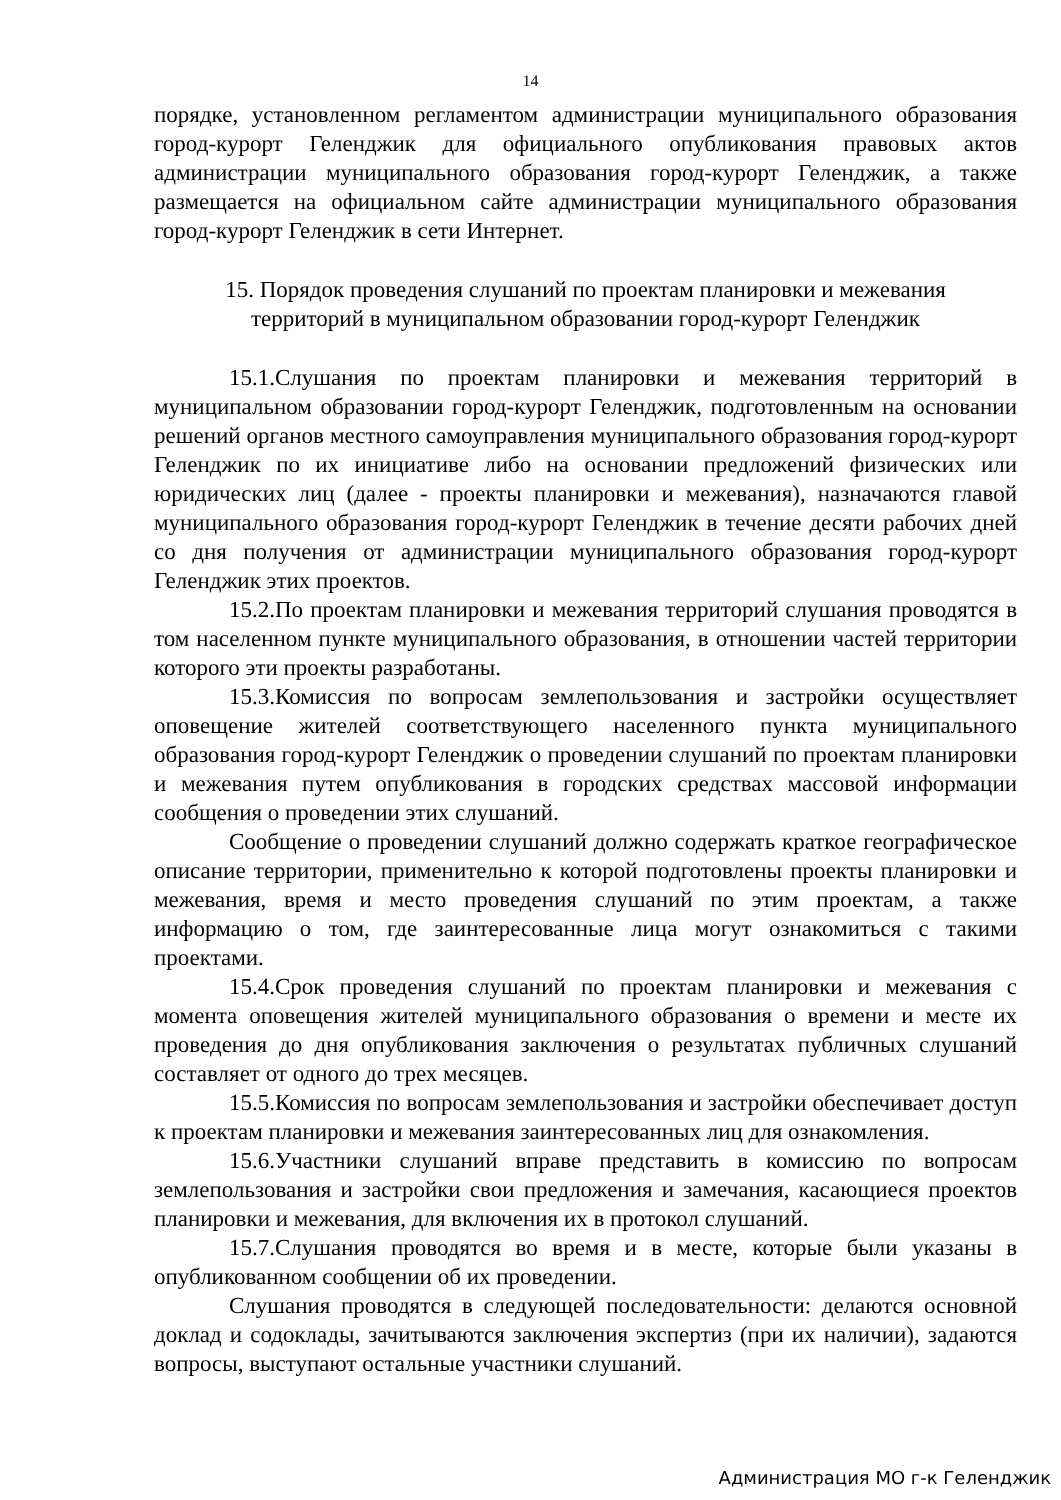14
порядке, установленном регламентом администрации муниципального образования город-курорт Геленджик для официального опубликования правовых актов администрации муниципального образования город-курорт Геленджик, а также размещается на официальном сайте администрации муниципального образования город-курорт Геленджик в сети Интернет.
15. Порядок проведения слушаний по проектам планировки и межевания
территорий в муниципальном образовании город-курорт Геленджик
15.1.Слушания по проектам планировки и межевания территорий в муниципальном образовании город-курорт Геленджик, подготовленным на основании решений органов местного самоуправления муниципального образования город-курорт Геленджик по их инициативе либо на основании предложений физических или юридических лиц (далее - проекты планировки и межевания), назначаются главой муниципального образования город-курорт Геленджик в течение десяти рабочих дней со дня получения от администрации муниципального образования город-курорт Геленджик этих проектов.
15.2.По проектам планировки и межевания территорий слушания проводятся в том населенном пункте муниципального образования, в отношении частей территории которого эти проекты разработаны.
15.3.Комиссия по вопросам землепользования и застройки осуществляет оповещение жителей соответствующего населенного пункта муниципального образования город-курорт Геленджик о проведении слушаний по проектам планировки и межевания путем опубликования в городских средствах массовой информации сообщения о проведении этих слушаний.
Сообщение о проведении слушаний должно содержать краткое географическое описание территории, применительно к которой подготовлены проекты планировки и межевания, время и место проведения слушаний по этим проектам, а также информацию о том, где заинтересованные лица могут ознакомиться с такими проектами.
15.4.Срок проведения слушаний по проектам планировки и межевания с момента оповещения жителей муниципального образования о времени и месте их проведения до дня опубликования заключения о результатах публичных слушаний составляет от одного до трех месяцев.
15.5.Комиссия по вопросам землепользования и застройки обеспечивает доступ к проектам планировки и межевания заинтересованных лиц для ознакомления.
15.6.Участники слушаний вправе представить в комиссию по вопросам землепользования и застройки свои предложения и замечания, касающиеся проектов планировки и межевания, для включения их в протокол слушаний.
15.7.Слушания проводятся во время и в месте, которые были указаны в опубликованном сообщении об их проведении.
Слушания проводятся в следующей последовательности: делаются основной доклад и содоклады, зачитываются заключения экспертиз (при их наличии), задаются вопросы, выступают остальные участники слушаний.
Администрация МО г-к Геленджик